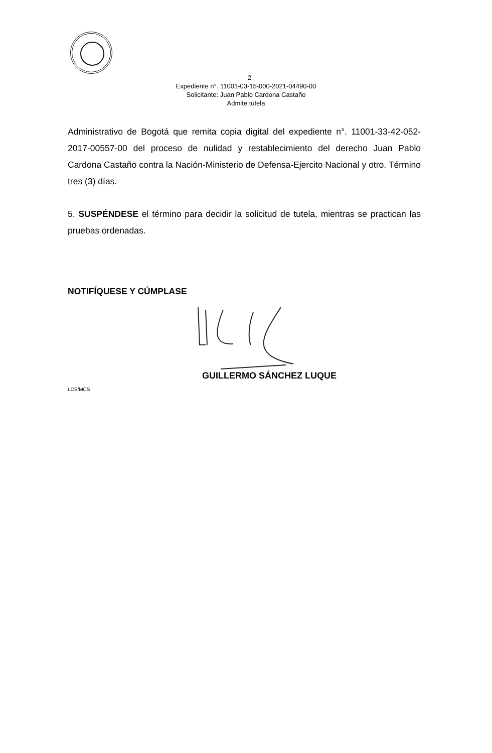2
Expediente n°. 11001-03-15-000-2021-04490-00
Solicitante: Juan Pablo Cardona Castaño
Admite tutela
Administrativo de Bogotá que remita copia digital del expediente n°. 11001-33-42-052-2017-00557-00 del proceso de nulidad y restablecimiento del derecho Juan Pablo Cardona Castaño contra la Nación-Ministerio de Defensa-Ejercito Nacional y otro. Término tres (3) días.
5. SUSPÉNDESE el término para decidir la solicitud de tutela, mientras se practican las pruebas ordenadas.
NOTIFÍQUESE Y CÚMPLASE
GUILLERMO SÁNCHEZ LUQUE
LCS/MCS